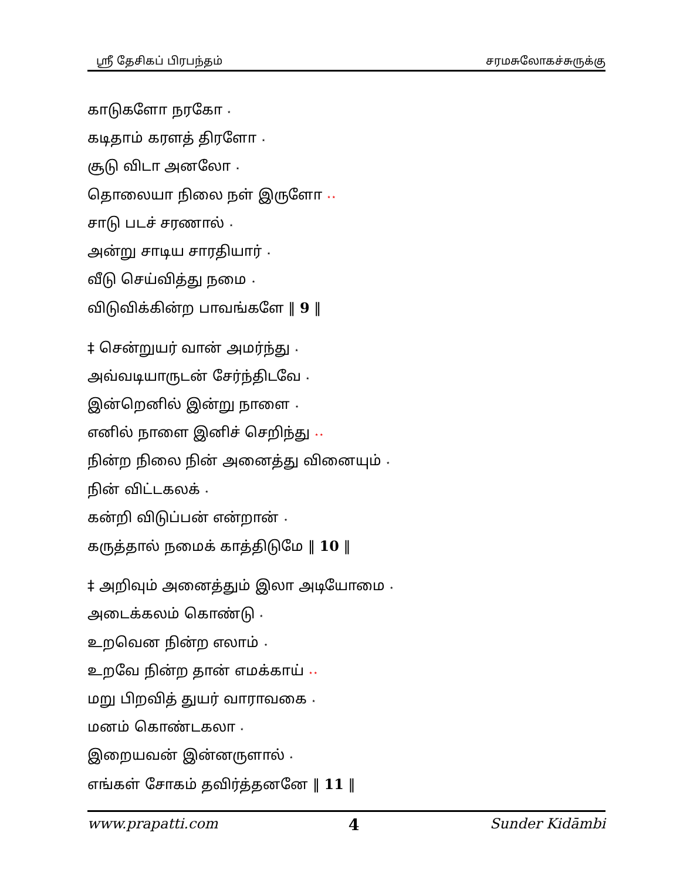ஸ்ரீ தேசிகப் பிரபந்தம் சரமசுலோகச்சுருக்கு
காடுகளோ நரகோ ⋆
கடிதாம் கரளத் திரளோ ⋆
சூடு விடா அனலோ ⋆
தொலையா நிலை நள் இருளோ ⋆⋆
சாடு படச் சரணால் ⋆
அன்று சாடிய சாரதியார் ⋆
வீடு செய்வித்து நமை ⋆
விடுவிக்கின்ற பாவங்களே ‖ 9 ‖
‡ சென்றுயர் வான் அமர்ந்து ⋆
அவ்வடியாருடன் சேர்ந்திடவே ⋆
இன்றெனில் இன்று நாளை ⋆
எனில் நாளை இனிச் செறிந்து ⋆⋆
நின்ற நிலை நின் அனைத்து வினையும் ⋆
நின் விட்டகலக் ⋆
கன்றி விடுப்பன் என்றான் ⋆
கருத்தால் நமைக் காத்திடுமே ‖ 10 ‖
‡ அறிவும் அனைத்தும் இலா அடியோமை ⋆
அடைக்கலம் கொண்டு ⋆
உறவென நின்ற எலாம் ⋆
உறவே நின்ற தான் எமக்காய் ⋆⋆
மறு பிறவித் துயர் வாராவகை ⋆
மனம் கொண்டகலா ⋆
இறையவன் இன்னருளால் ⋆
எங்கள் சோகம் தவிர்த்தனனே ‖ 11 ‖
www.prapatti.com 4 Sunder Kidāmbi